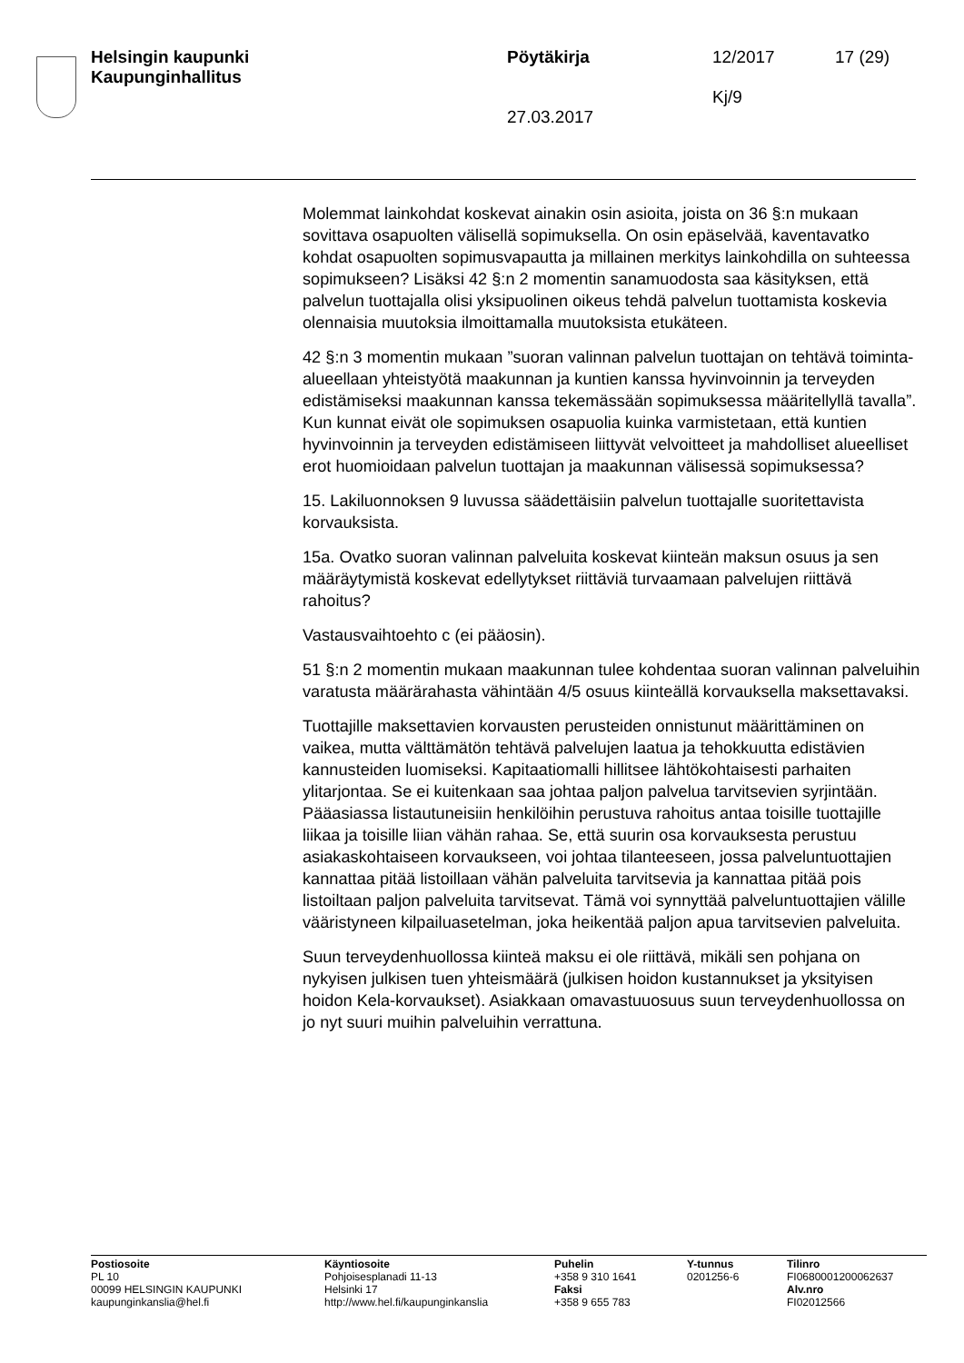Helsingin kaupunki
Kaupunginhallitus
Pöytäkirja
27.03.2017
12/2017
Kj/9
17 (29)
Molemmat lainkohdat koskevat ainakin osin asioita, joista on 36 §:n mukaan sovittava osapuolten välisellä sopimuksella. On osin epäselvää, kaventavatko kohdat osapuolten sopimusvapautta ja millainen merkitys lainkohdilla on suhteessa sopimukseen? Lisäksi 42 §:n 2 momentin sanamuodosta saa käsityksen, että palvelun tuottajalla olisi yksipuolinen oikeus tehdä palvelun tuottamista koskevia olennaisia muutoksia ilmoittamalla muutoksista etukäteen.
42 §:n 3 momentin mukaan ”suoran valinnan palvelun tuottajan on tehtävä toiminta-alueellaan yhteistyötä maakunnan ja kuntien kanssa hyvinvoinnin ja terveyden edistämiseksi maakunnan kanssa tekemässään sopimuksessa määritellyllä tavalla”. Kun kunnat eivät ole sopimuksen osapuolia kuinka varmistetaan, että kuntien hyvinvoinnin ja terveyden edistämiseen liittyvät velvoitteet ja mahdolliset alueelliset erot huomioidaan palvelun tuottajan ja maakunnan välisessä sopimuksessa?
15. Lakiluonnoksen 9 luvussa säädettäisiin palvelun tuottajalle suoritettavista korvauksista.
15a. Ovatko suoran valinnan palveluita koskevat kiinteän maksun osuus ja sen määräytymistä koskevat edellytykset riittäviä turvaamaan palvelujen riittävä rahoitus?
Vastausvaihtoehto c (ei pääosin).
51 §:n 2 momentin mukaan maakunnan tulee kohdentaa suoran valinnan palveluihin varatusta määrärahasta vähintään 4/5 osuus kiinteällä korvauksella maksettavaksi.
Tuottajille maksettavien korvausten perusteiden onnistunut määrittäminen on vaikea, mutta välttämätön tehtävä palvelujen laatua ja tehokkuutta edistävien kannusteiden luomiseksi. Kapitaatiomalli hillitsee lähtökohtaisesti parhaiten ylitarjontaa. Se ei kuitenkaan saa johtaa paljon palvelua tarvitsevien syrjintään. Pääasiassa listautuneisiin henkilöihin perustuva rahoitus antaa toisille tuottajille liikaa ja toisille liian vähän rahaa. Se, että suurin osa korvauksesta perustuu asiakaskohtaiseen korvaukseen, voi johtaa tilanteeseen, jossa palveluntuottajien kannattaa pitää listoillaan vähän palveluita tarvitsevia ja kannattaa pitää pois listoiltaan paljon palveluita tarvitsevat. Tämä voi synnyttää palveluntuottajien välille vääristyneen kilpailuasetelman, joka heikentää paljon apua tarvitsevien palveluita.
Suun terveydenhuollossa kiinteä maksu ei ole riittävä, mikäli sen pohjana on nykyisen julkisen tuen yhteismäärä (julkisen hoidon kustannukset ja yksityisen hoidon Kela-korvaukset). Asiakkaan omavastuuosuus suun terveydenhuollossa on jo nyt suuri muihin palveluihin verrattuna.
Postiosoite
PL 10
00099 HELSINGIN KAUPUNKI
kaupunginkanslia@hel.fi
Käyntiosoite
Pohjoisesplanadi 11-13
Helsinki 17
http://www.hel.fi/kaupunginkanslia
Puhelin
+358 9 310 1641
Faksi
+358 9 655 783
Y-tunnus
0201256-6
Tilinro
FI0680001200062637
Alv.nro
FI02012566